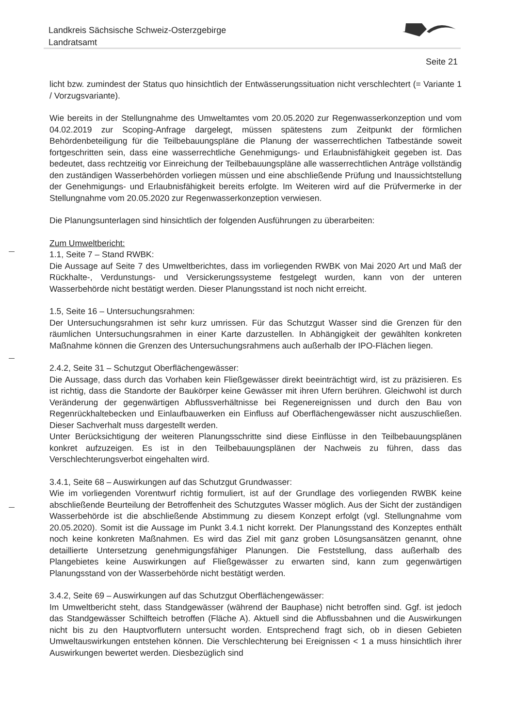Landkreis Sächsische Schweiz-Osterzgebirge
Landratsamt
Seite 21
licht bzw. zumindest der Status quo hinsichtlich der Entwässerungssituation nicht verschlechtert (= Variante 1 / Vorzugsvariante).
Wie bereits in der Stellungnahme des Umweltamtes vom 20.05.2020 zur Regenwasserkonzeption und vom 04.02.2019 zur Scoping-Anfrage dargelegt, müssen spätestens zum Zeitpunkt der förmlichen Behördenbeteiligung für die Teilbebauungspläne die Planung der wasserrechtlichen Tatbestände soweit fortgeschritten sein, dass eine wasserrechtliche Genehmigungs- und Erlaubnisfähigkeit gegeben ist. Das bedeutet, dass rechtzeitig vor Einreichung der Teilbebauungspläne alle wasserrechtlichen Anträge vollständig den zuständigen Wasserbehörden vorliegen müssen und eine abschließende Prüfung und Inaussichtstellung der Genehmigungs- und Erlaubnisfähigkeit bereits erfolgte. Im Weiteren wird auf die Prüfvermerke in der Stellungnahme vom 20.05.2020 zur Regenwasserkonzeption verwiesen.
Die Planungsunterlagen sind hinsichtlich der folgenden Ausführungen zu überarbeiten:
Zum Umweltbericht:
1.1, Seite 7 – Stand RWBK:
Die Aussage auf Seite 7 des Umweltberichtes, dass im vorliegenden RWBK von Mai 2020 Art und Maß der Rückhalte-, Verdunstungs- und Versickerungssysteme festgelegt wurden, kann von der unteren Wasserbehörde nicht bestätigt werden. Dieser Planungsstand ist noch nicht erreicht.
1.5, Seite 16 – Untersuchungsrahmen:
Der Untersuchungsrahmen ist sehr kurz umrissen. Für das Schutzgut Wasser sind die Grenzen für den räumlichen Untersuchungsrahmen in einer Karte darzustellen. In Abhängigkeit der gewählten konkreten Maßnahme können die Grenzen des Untersuchungsrahmens auch außerhalb der IPO-Flächen liegen.
2.4.2, Seite 31 – Schutzgut Oberflächengewässer:
Die Aussage, dass durch das Vorhaben kein Fließgewässer direkt beeinträchtigt wird, ist zu präzisieren. Es ist richtig, dass die Standorte der Baukörper keine Gewässer mit ihren Ufern berühren. Gleichwohl ist durch Veränderung der gegenwärtigen Abflussverhältnisse bei Regenereignissen und durch den Bau von Regenrückhaltebecken und Einlaufbauwerken ein Einfluss auf Oberflächengewässer nicht auszuschließen. Dieser Sachverhalt muss dargestellt werden.
Unter Berücksichtigung der weiteren Planungsschritte sind diese Einflüsse in den Teilbebauungsplänen konkret aufzuzeigen. Es ist in den Teilbebauungsplänen der Nachweis zu führen, dass das Verschlechterungsverbot eingehalten wird.
3.4.1, Seite 68 – Auswirkungen auf das Schutzgut Grundwasser:
Wie im vorliegenden Vorentwurf richtig formuliert, ist auf der Grundlage des vorliegenden RWBK keine abschließende Beurteilung der Betroffenheit des Schutzgutes Wasser möglich. Aus der Sicht der zuständigen Wasserbehörde ist die abschließende Abstimmung zu diesem Konzept erfolgt (vgl. Stellungnahme vom 20.05.2020). Somit ist die Aussage im Punkt 3.4.1 nicht korrekt. Der Planungsstand des Konzeptes enthält noch keine konkreten Maßnahmen. Es wird das Ziel mit ganz groben Lösungsansätzen genannt, ohne detaillierte Untersetzung genehmigungsfähiger Planungen. Die Feststellung, dass außerhalb des Plangebietes keine Auswirkungen auf Fließgewässer zu erwarten sind, kann zum gegenwärtigen Planungsstand von der Wasserbehörde nicht bestätigt werden.
3.4.2, Seite 69 – Auswirkungen auf das Schutzgut Oberflächengewässer:
Im Umweltbericht steht, dass Standgewässer (während der Bauphase) nicht betroffen sind. Ggf. ist jedoch das Standgewässer Schilfteich betroffen (Fläche A). Aktuell sind die Abflussbahnen und die Auswirkungen nicht bis zu den Hauptvorflutern untersucht worden. Entsprechend fragt sich, ob in diesen Gebieten Umweltauswirkungen entstehen können. Die Verschlechterung bei Ereignissen < 1 a muss hinsichtlich ihrer Auswirkungen bewertet werden. Diesbezüglich sind